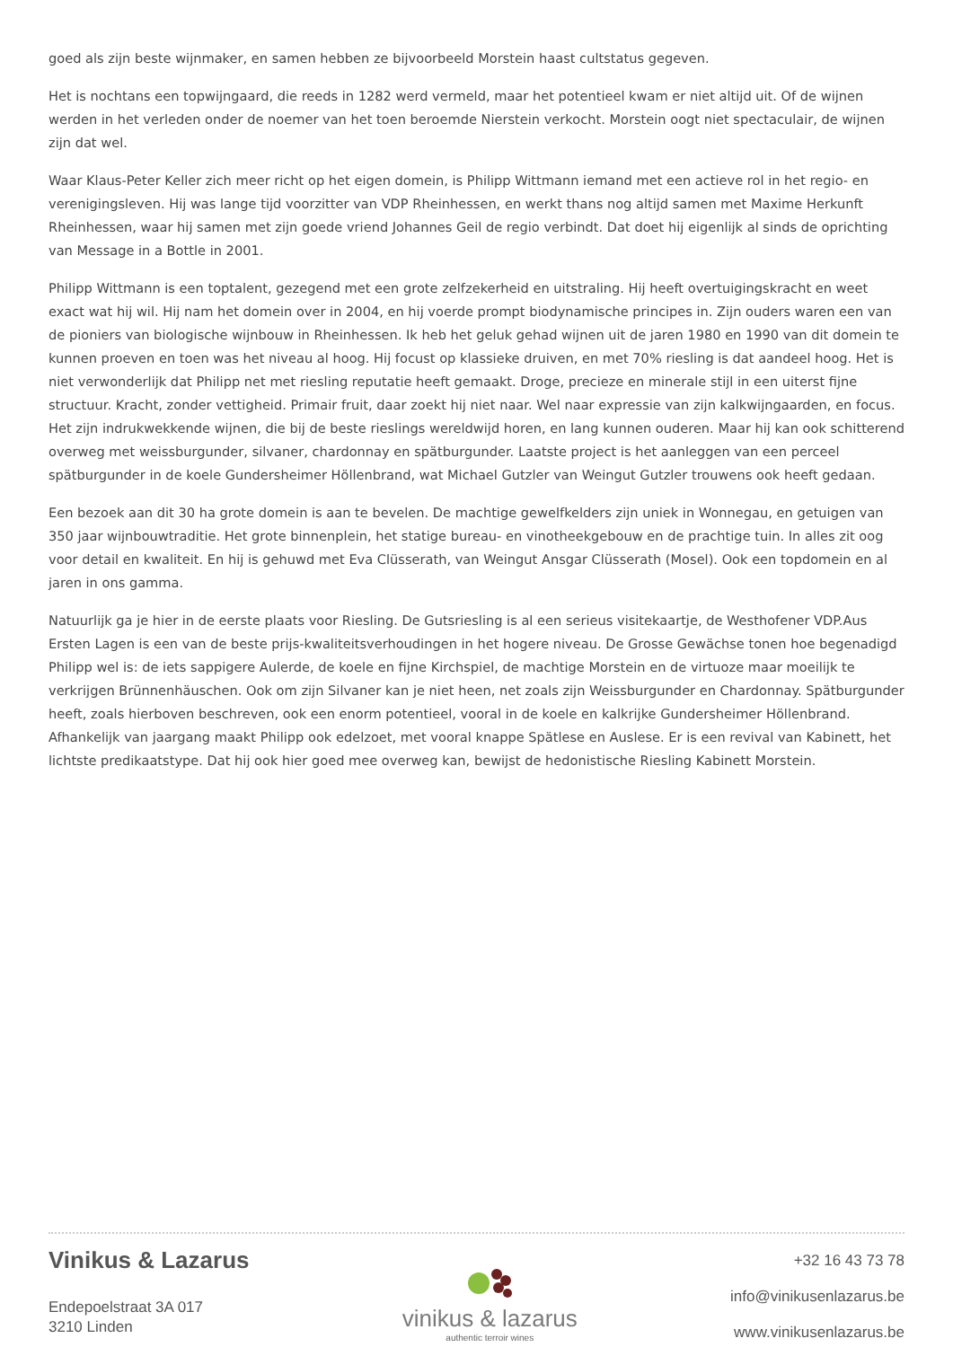goed als zijn beste wijnmaker, en samen hebben ze bijvoorbeeld Morstein haast cultstatus gegeven.
Het is nochtans een topwijngaard, die reeds in 1282 werd vermeld, maar het potentieel kwam er niet altijd uit. Of de wijnen werden in het verleden onder de noemer van het toen beroemde Nierstein verkocht. Morstein oogt niet spectaculair, de wijnen zijn dat wel.
Waar Klaus-Peter Keller zich meer richt op het eigen domein, is Philipp Wittmann iemand met een actieve rol in het regio- en verenigingsleven. Hij was lange tijd voorzitter van VDP Rheinhessen, en werkt thans nog altijd samen met Maxime Herkunft Rheinhessen, waar hij samen met zijn goede vriend Johannes Geil de regio verbindt. Dat doet hij eigenlijk al sinds de oprichting van Message in a Bottle in 2001.
Philipp Wittmann is een toptalent, gezegend met een grote zelfzekerheid en uitstraling. Hij heeft overtuigingskracht en weet exact wat hij wil. Hij nam het domein over in 2004, en hij voerde prompt biodynamische principes in. Zijn ouders waren een van de pioniers van biologische wijnbouw in Rheinhessen. Ik heb het geluk gehad wijnen uit de jaren 1980 en 1990 van dit domein te kunnen proeven en toen was het niveau al hoog. Hij focust op klassieke druiven, en met 70% riesling is dat aandeel hoog. Het is niet verwonderlijk dat Philipp net met riesling reputatie heeft gemaakt. Droge, precieze en minerale stijl in een uiterst fijne structuur. Kracht, zonder vettigheid. Primair fruit, daar zoekt hij niet naar. Wel naar expressie van zijn kalkwijngaarden, en focus. Het zijn indrukwekkende wijnen, die bij de beste rieslings wereldwijd horen, en lang kunnen ouderen. Maar hij kan ook schitterend overweg met weissburgunder, silvaner, chardonnay en spätburgunder. Laatste project is het aanleggen van een perceel spätburgunder in de koele Gundersheimer Höllenbrand, wat Michael Gutzler van Weingut Gutzler trouwens ook heeft gedaan.
Een bezoek aan dit 30 ha grote domein is aan te bevelen. De machtige gewelfkelders zijn uniek in Wonnegau, en getuigen van 350 jaar wijnbouwtraditie. Het grote binnenplein, het statige bureau- en vinotheekgebouw en de prachtige tuin. In alles zit oog voor detail en kwaliteit. En hij is gehuwd met Eva Clüsserath, van Weingut Ansgar Clüsserath (Mosel). Ook een topdomein en al jaren in ons gamma.
Natuurlijk ga je hier in de eerste plaats voor Riesling. De Gutsriesling is al een serieus visitekaartje, de Westhofener VDP.Aus Ersten Lagen is een van de beste prijs-kwaliteitsverhoudingen in het hogere niveau. De Grosse Gewächse tonen hoe begenadigd Philipp wel is: de iets sappigere Aulerde, de koele en fijne Kirchspiel, de machtige Morstein en de virtuoze maar moeilijk te verkrijgen Brünnenhäuschen. Ook om zijn Silvaner kan je niet heen, net zoals zijn Weissburgunder en Chardonnay. Spätburgunder heeft, zoals hierboven beschreven, ook een enorm potentieel, vooral in de koele en kalkrijke Gundersheimer Höllenbrand. Afhankelijk van jaargang maakt Philipp ook edelzoet, met vooral knappe Spätlese en Auslese. Er is een revival van Kabinett, het lichtste predikaatstype. Dat hij ook hier goed mee overweg kan, bewijst de hedonistische Riesling Kabinett Morstein.
Vinikus & Lazarus
Endepoelstraat 3A 017
3210 Linden
vinikus & lazarus
authentic terroir wines
+32 16 43 73 78
info@vinikusenlazarus.be
www.vinikusenlazarus.be